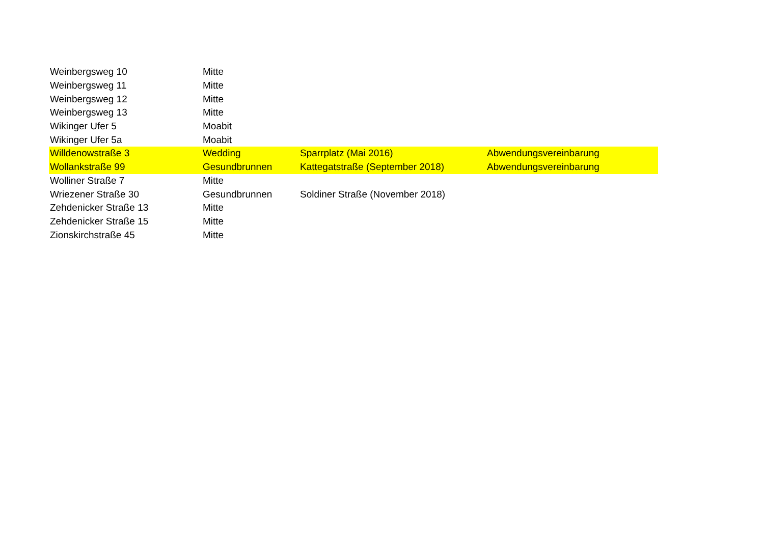| Weinbergsweg 10 | Mitte | | |
| Weinbergsweg 11 | Mitte | | |
| Weinbergsweg 12 | Mitte | | |
| Weinbergsweg 13 | Mitte | | |
| Wikinger Ufer 5 | Moabit | | |
| Wikinger Ufer 5a | Moabit | | |
| Willdenowstraße 3 | Wedding | Sparrplatz (Mai 2016) | Abwendungsvereinbarung |
| Wollankstraße 99 | Gesundbrunnen | Kattegatstraße (September 2018) | Abwendungsvereinbarung |
| Wolliner Straße 7 | Mitte | | |
| Wriezener Straße 30 | Gesundbrunnen | Soldiner Straße (November 2018) | |
| Zehdenicker Straße 13 | Mitte | | |
| Zehdenicker Straße 15 | Mitte | | |
| Zionskirchstraße 45 | Mitte | | |